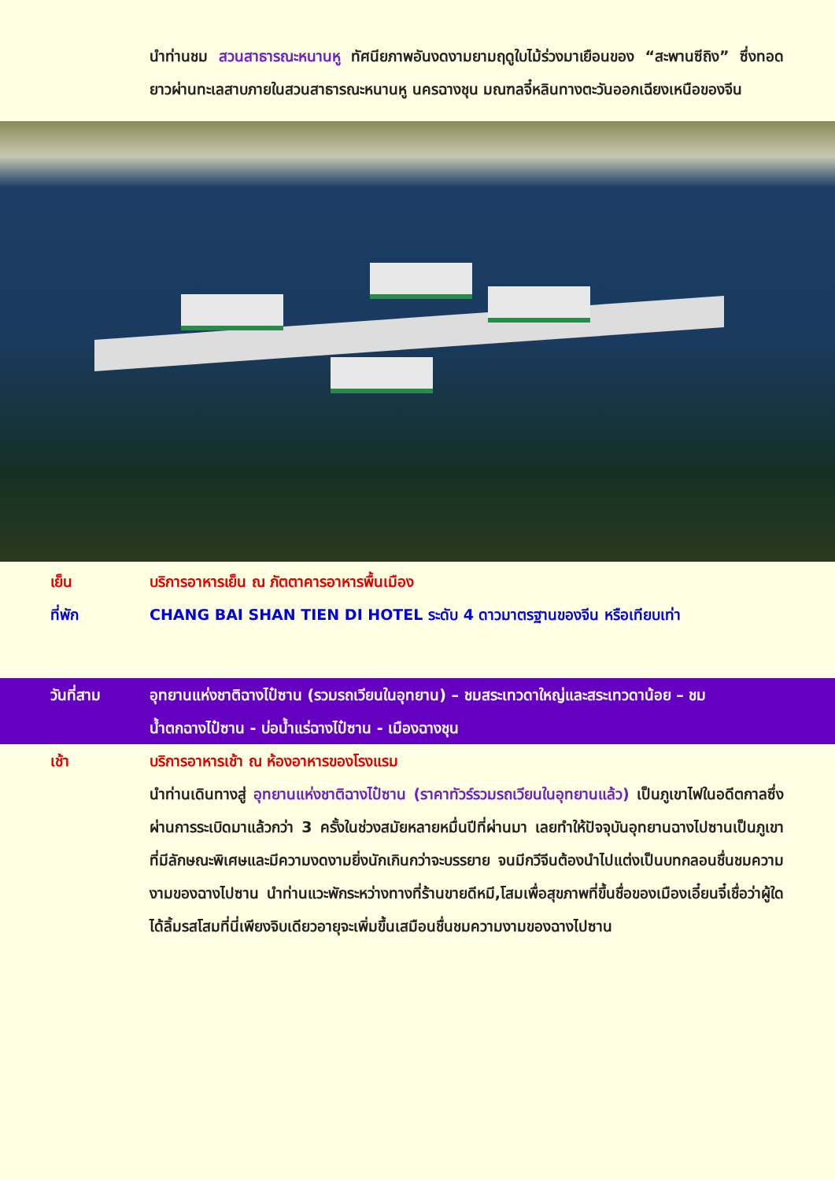นำท่านชม สวนสาธารณะหนานหู ทัศนียภาพอันงดงามยามฤดูใบไม้ร่วงมาเยือนของ “สะพานซีถิง” ซึ่งทอดยาวผ่านทะเลสาบภายในสวนสาธารณะหนานหู นครฉางชุน มณฑลจี๋หลินทางตะวันออกเฉียงเหนือของจีน
เย็น บริการอาหารเย็น ณ ภัตตาคารอาหารพื้นเมือง
ที่พัก CHANG BAI SHAN TIEN DI HOTEL ระดับ 4 ดาวมาตรฐานของจีน หรือเทียบเท่า
วันที่สาม อุทยานแห่งชาติฉางไป๋ซาน (รวมรถเวียนในอุทยาน) – ชมสระเทวดาใหญ่และสระเทวดาน้อย – ชม
น้ำตกฉางไป๋ซาน - บ่อน้ำแร่ฉางไป๋ซาน - เมืองฉางชุน
เช้า บริการอาหารเช้า ณ ห้องอาหารของโรงแรม
นำท่านเดินทางสู่ อุทยานแห่งชาติฉางไป๋ซาน (ราคาทัวร์รวมรถเวียนในอุทยานแล้ว) เป็นภูเขาไฟในอดีตกาลซึ่งผ่านการระเบิดมาแล้วกว่า 3 ครั้งในช่วงสมัยหลายหมื่นปีที่ผ่านมา เลยทำให้ปัจจุบันอุทยานฉางไปซานเป็นภูเขาที่มีลักษณะพิเศษและมีความงดงามยิ่งนักเกินกว่าจะบรรยาย จนมีกวีจีนต้องนำไปแต่งเป็นบทกลอนชื่นชมความงามของฉางไปซาน นำท่านแวะพักระหว่างทางที่ร้านขายดีหมี,โสมเพื่อสุขภาพที่ขึ้นชื่อของเมืองเอี๋ยนจี๋เชื่อว่าผู้ใดได้ลิ้มรสโสมที่นี่เพียงจิบเดียวอายุจะเพิ่มขึ้นเสมือนชื่นชมความงามของฉางไปซาน